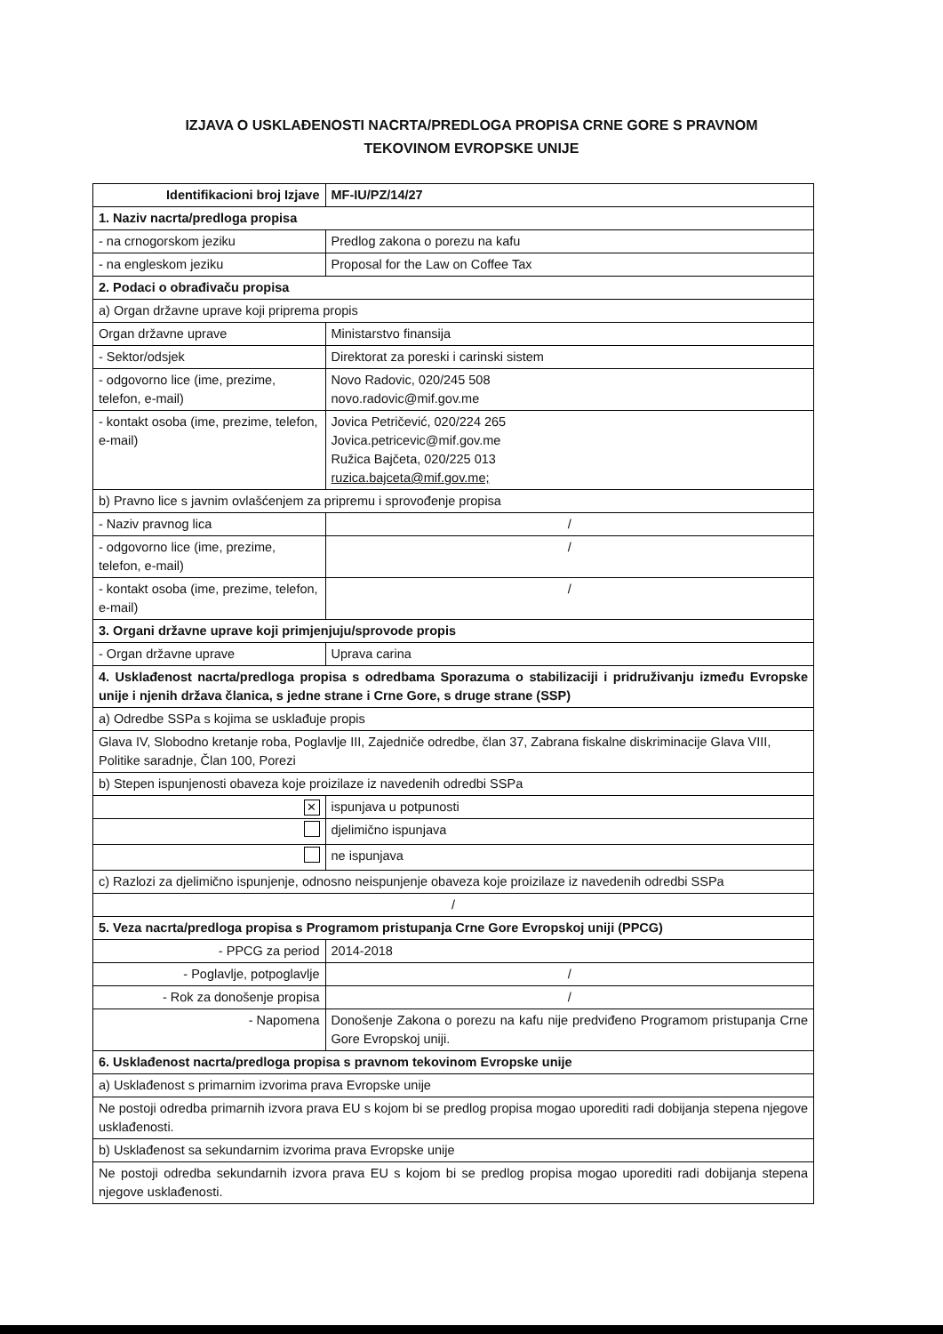IZJAVA O USKLAĐENOSTI NACRTA/PREDLOGA PROPISA CRNE GORE S PRAVNOM
TEKOVINOM EVROPSKE UNIJE
| Identifikacioni broj Izjave | | | MF-IU/PZ/14/27 |
| 1. Naziv nacrta/predloga propisa | | | |
| - na crnogorskom jeziku | Predlog zakona o porezu na kafu | | |
| - na engleskom jeziku | Proposal for the Law on Coffee Tax | | |
| 2. Podaci o obrađivaču propisa | | | |
| a) Organ državne uprave koji priprema propis | | | |
| Organ državne uprave | | Ministarstvo finansija | |
| - Sektor/odsjek | | Direktorat za poreski i carinski sistem | |
| - odgovorno lice (ime, prezime, telefon, e-mail) | | Novo Radovic, 020/245 508 novo.radovic@mif.gov.me | |
| - kontakt osoba (ime, prezime, telefon, e-mail) | | Jovica Petričević, 020/224 265 Jovica.petricevic@mif.gov.me Ružica Bajčeta, 020/225 013 ruzica.bajceta@mif.gov.me; | |
| b) Pravno lice s javnim ovlašćenjem za pripremu i sprovođenje propisa | | | |
| - Naziv pravnog lica | | / | |
| - odgovorno lice (ime, prezime, telefon, e-mail) | | / | |
| - kontakt osoba (ime, prezime, telefon, e-mail) | | / | |
| 3. Organi državne uprave koji primjenjuju/sprovode propis | | | |
| - Organ državne uprave | Uprava carina | | |
| 4. Usklađenost nacrta/predloga propisa s odredbama Sporazuma o stabilizaciji i pridruživanju između Evropske unije i njenih država članica, s jedne strane i Crne Gore, s druge strane (SSP) | | | |
| a) Odredbe SSPa s kojima se usklađuje propis | | | |
| Glava IV, Slobodno kretanje roba, Poglavlje III, Zajedniče odredbe, član 37, Zabrana fiskalne diskriminacije Glava VIII, Politike saradnje, Član 100, Porezi | | | |
| b) Stepen ispunjenosti obaveza koje proizilaze iz navedenih odredbi SSPa | | | |
| ✕ | | ispunjava u potpunosti | |
| | | djelimično ispunjava | |
| | | ne ispunjava | |
| c) Razlozi za djelimično ispunjenje, odnosno neispunjenje obaveza koje proizilaze iz navedenih odredbi SSPa | | | |
| / | | | |
| 5. Veza nacrta/predloga propisa s Programom pristupanja Crne Gore Evropskoj uniji (PPCG) | | | |
| - PPCG za period | | 2014-2018 | |
| - Poglavlje, potpoglavlje | | / | |
| - Rok za donošenje propisa | | / | |
| - Napomena | | Donošenje Zakona o porezu na kafu nije predviđeno Programom pristupanja Crne Gore Evropskoj uniji. | |
| 6. Usklađenost nacrta/predloga propisa s pravnom tekovinom Evropske unije | | | |
| a) Usklađenost s primarnim izvorima prava Evropske unije | | | |
| Ne postoji odredba primarnih izvora prava EU s kojom bi se predlog propisa mogao uporediti radi dobijanja stepena njegove usklađenosti. | | | |
| b) Usklađenost sa sekundarnim izvorima prava Evropske unije | | | |
| Ne postoji odredba sekundarnih izvora prava EU s kojom bi se predlog propisa mogao uporediti radi dobijanja stepena njegove usklađenosti. | | | |